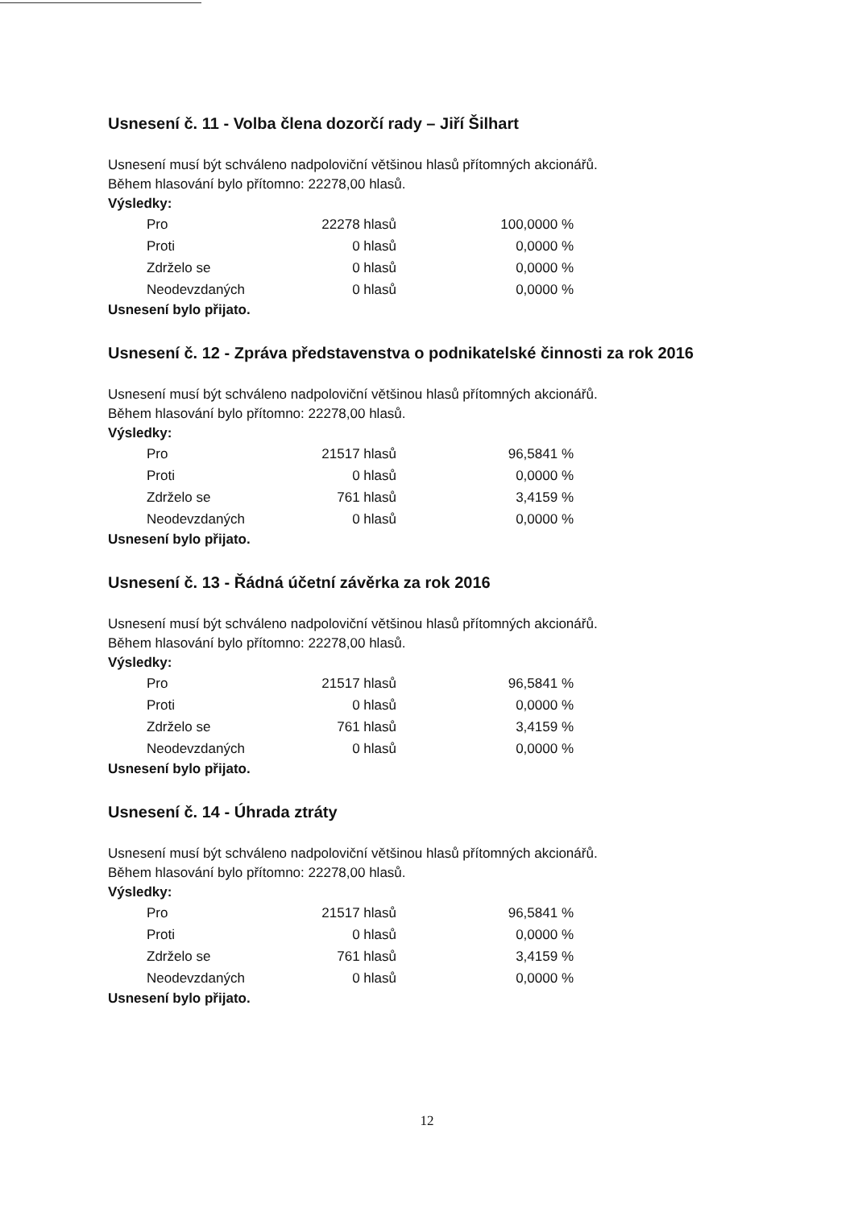Usnesení č. 11 - Volba člena dozorčí rady – Jiří Šilhart
Usnesení musí být schváleno nadpoloviční většinou hlasů přítomných akcionářů.
Během hlasování bylo přítomno: 22278,00 hlasů.
Výsledky:
| Pro | 22278 hlasů | 100,0000 % |
| Proti | 0 hlasů | 0,0000 % |
| Zdrželo se | 0 hlasů | 0,0000 % |
| Neodevzdaných | 0 hlasů | 0,0000 % |
Usnesení bylo přijato.
Usnesení č. 12 - Zpráva představenstva o podnikatelské činnosti za rok 2016
Usnesení musí být schváleno nadpoloviční většinou hlasů přítomných akcionářů.
Během hlasování bylo přítomno: 22278,00 hlasů.
Výsledky:
| Pro | 21517 hlasů | 96,5841 % |
| Proti | 0 hlasů | 0,0000 % |
| Zdrželo se | 761 hlasů | 3,4159 % |
| Neodevzdaných | 0 hlasů | 0,0000 % |
Usnesení bylo přijato.
Usnesení č. 13 - Řádná účetní závěrka za rok 2016
Usnesení musí být schváleno nadpoloviční většinou hlasů přítomných akcionářů.
Během hlasování bylo přítomno: 22278,00 hlasů.
Výsledky:
| Pro | 21517 hlasů | 96,5841 % |
| Proti | 0 hlasů | 0,0000 % |
| Zdrželo se | 761 hlasů | 3,4159 % |
| Neodevzdaných | 0 hlasů | 0,0000 % |
Usnesení bylo přijato.
Usnesení č. 14 - Úhrada ztráty
Usnesení musí být schváleno nadpoloviční většinou hlasů přítomných akcionářů.
Během hlasování bylo přítomno: 22278,00 hlasů.
Výsledky:
| Pro | 21517 hlasů | 96,5841 % |
| Proti | 0 hlasů | 0,0000 % |
| Zdrželo se | 761 hlasů | 3,4159 % |
| Neodevzdaných | 0 hlasů | 0,0000 % |
Usnesení bylo přijato.
12